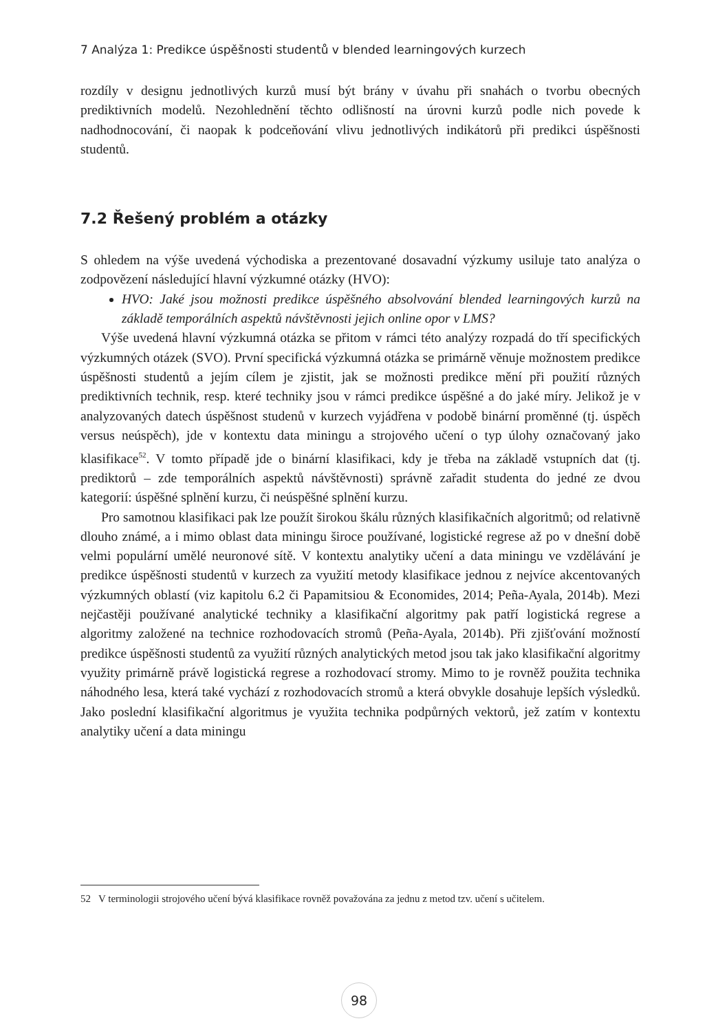7 Analýza 1: Predikce úspěšnosti studentů v blended learningových kurzech
rozdíly v designu jednotlivých kurzů musí být brány v úvahu při snahách o tvorbu obecných prediktivních modelů. Nezohlednění těchto odlišností na úrovni kurzů podle nich povede k nadhodnocování, či naopak k podceňování vlivu jednotlivých indikátorů při predikci úspěšnosti studentů.
7.2 Řešený problém a otázky
S ohledem na výše uvedená východiska a prezentované dosavadní výzkumy usiluje tato analýza o zodpovězení následující hlavní výzkumné otázky (HVO):
HVO: Jaké jsou možnosti predikce úspěšného absolvování blended learningových kurzů na základě temporálních aspektů návštěvnosti jejich online opor v LMS?
Výše uvedená hlavní výzkumná otázka se přitom v rámci této analýzy rozpadá do tří specifických výzkumných otázek (SVO). První specifická výzkumná otázka se primárně věnuje možnostem predikce úspěšnosti studentů a jejím cílem je zjistit, jak se možnosti predikce mění při použití různých prediktivních technik, resp. které techniky jsou v rámci predikce úspěšné a do jaké míry. Jelikož je v analyzovaných datech úspěšnost studenů v kurzech vyjádřena v podobě binární proměnné (tj. úspěch versus neúspěch), jde v kontextu data miningu a strojového učení o typ úlohy označovaný jako klasifikace<sup>52</sup>. V tomto případě jde o binární klasifikaci, kdy je třeba na základě vstupních dat (tj. prediktorů – zde temporálních aspektů návštěvnosti) správně zařadit studenta do jedné ze dvou kategorií: úspěšné splnění kurzu, či neúspěšné splnění kurzu.
Pro samotnou klasifikaci pak lze použít širokou škálu různých klasifikačních algoritmů; od relativně dlouho známé, a i mimo oblast data miningu široce používané, logistické regrese až po v dnešní době velmi populární umělé neuronové sítě. V kontextu analytiky učení a data miningu ve vzdělávání je predikce úspěšnosti studentů v kurzech za využití metody klasifikace jednou z nejvíce akcentovaných výzkumných oblastí (viz kapitolu 6.2 či Papamitsiou & Economides, 2014; Peña-Ayala, 2014b). Mezi nejčastěji používané analytické techniky a klasifikační algoritmy pak patří logistická regrese a algoritmy založené na technice rozhodovacích stromů (Peña-Ayala, 2014b). Při zjišťování možností predikce úspěšnosti studentů za využití různých analytických metod jsou tak jako klasifikační algoritmy využity primárně právě logistická regrese a rozhodovací stromy. Mimo to je rovněž použita technika náhodného lesa, která také vychází z rozhodovacích stromů a která obvykle dosahuje lepších výsledků. Jako poslední klasifikační algoritmus je využita technika podpůrných vektorů, jež zatím v kontextu analytiky učení a data miningu
52 V terminologii strojového učení bývá klasifikace rovněž považována za jednu z metod tzv. učení s učitelem.
98